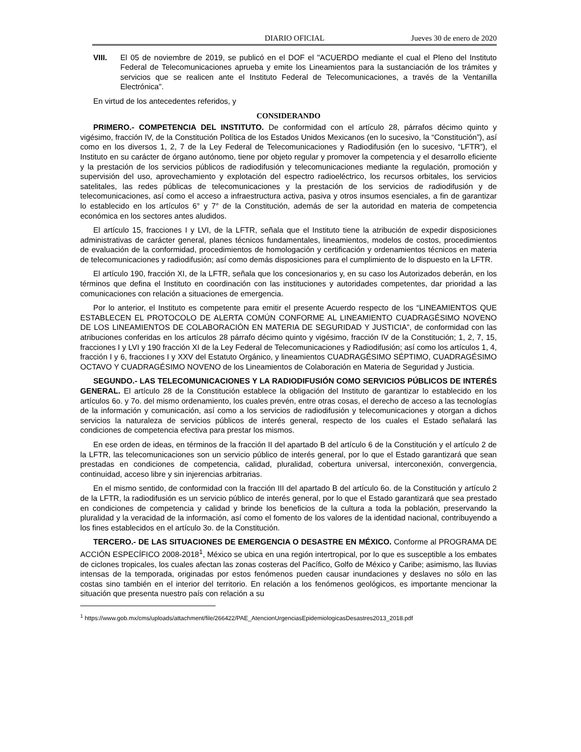DIARIO OFICIAL Jueves 30 de enero de 2020
VIII. El 05 de noviembre de 2019, se publicó en el DOF el "ACUERDO mediante el cual el Pleno del Instituto Federal de Telecomunicaciones aprueba y emite los Lineamientos para la sustanciación de los trámites y servicios que se realicen ante el Instituto Federal de Telecomunicaciones, a través de la Ventanilla Electrónica".
En virtud de los antecedentes referidos, y
CONSIDERANDO
PRIMERO.- COMPETENCIA DEL INSTITUTO. De conformidad con el artículo 28, párrafos décimo quinto y vigésimo, fracción IV, de la Constitución Política de los Estados Unidos Mexicanos (en lo sucesivo, la “Constitución”), así como en los diversos 1, 2, 7 de la Ley Federal de Telecomunicaciones y Radiodifusión (en lo sucesivo, “LFTR”), el Instituto en su carácter de órgano autónomo, tiene por objeto regular y promover la competencia y el desarrollo eficiente y la prestación de los servicios públicos de radiodifusión y telecomunicaciones mediante la regulación, promoción y supervisión del uso, aprovechamiento y explotación del espectro radioeléctrico, los recursos orbitales, los servicios satelitales, las redes públicas de telecomunicaciones y la prestación de los servicios de radiodifusión y de telecomunicaciones, así como el acceso a infraestructura activa, pasiva y otros insumos esenciales, a fin de garantizar lo establecido en los artículos 6° y 7° de la Constitución, además de ser la autoridad en materia de competencia económica en los sectores antes aludidos.
El artículo 15, fracciones I y LVI, de la LFTR, señala que el Instituto tiene la atribución de expedir disposiciones administrativas de carácter general, planes técnicos fundamentales, lineamientos, modelos de costos, procedimientos de evaluación de la conformidad, procedimientos de homologación y certificación y ordenamientos técnicos en materia de telecomunicaciones y radiodifusión; así como demás disposiciones para el cumplimiento de lo dispuesto en la LFTR.
El artículo 190, fracción XI, de la LFTR, señala que los concesionarios y, en su caso los Autorizados deberán, en los términos que defina el Instituto en coordinación con las instituciones y autoridades competentes, dar prioridad a las comunicaciones con relación a situaciones de emergencia.
Por lo anterior, el Instituto es competente para emitir el presente Acuerdo respecto de los “LINEAMIENTOS QUE ESTABLECEN EL PROTOCOLO DE ALERTA COMÚN CONFORME AL LINEAMIENTO CUADRAGÉSIMO NOVENO DE LOS LINEAMIENTOS DE COLABORACIÓN EN MATERIA DE SEGURIDAD Y JUSTICIA”, de conformidad con las atribuciones conferidas en los artículos 28 párrafo décimo quinto y vigésimo, fracción IV de la Constitución; 1, 2, 7, 15, fracciones I y LVI y 190 fracción XI de la Ley Federal de Telecomunicaciones y Radiodifusión; así como los artículos 1, 4, fracción I y 6, fracciones I y XXV del Estatuto Orgánico, y lineamientos CUADRAGÉSIMO SÉPTIMO, CUADRAGÉSIMO OCTAVO Y CUADRAGÉSIMO NOVENO de los Lineamientos de Colaboración en Materia de Seguridad y Justicia.
SEGUNDO.- LAS TELECOMUNICACIONES Y LA RADIODIFUSIÓN COMO SERVICIOS PÚBLICOS DE INTERÉS GENERAL. El artículo 28 de la Constitución establece la obligación del Instituto de garantizar lo establecido en los artículos 6o. y 7o. del mismo ordenamiento, los cuales prevén, entre otras cosas, el derecho de acceso a las tecnologías de la información y comunicación, así como a los servicios de radiodifusión y telecomunicaciones y otorgan a dichos servicios la naturaleza de servicios públicos de interés general, respecto de los cuales el Estado señalará las condiciones de competencia efectiva para prestar los mismos.
En ese orden de ideas, en términos de la fracción II del apartado B del artículo 6 de la Constitución y el artículo 2 de la LFTR, las telecomunicaciones son un servicio público de interés general, por lo que el Estado garantizará que sean prestadas en condiciones de competencia, calidad, pluralidad, cobertura universal, interconexión, convergencia, continuidad, acceso libre y sin injerencias arbitrarias.
En el mismo sentido, de conformidad con la fracción III del apartado B del artículo 6o. de la Constitución y artículo 2 de la LFTR, la radiodifusión es un servicio público de interés general, por lo que el Estado garantizará que sea prestado en condiciones de competencia y calidad y brinde los beneficios de la cultura a toda la población, preservando la pluralidad y la veracidad de la información, así como el fomento de los valores de la identidad nacional, contribuyendo a los fines establecidos en el artículo 3o. de la Constitución.
TERCERO.- DE LAS SITUACIONES DE EMERGENCIA O DESASTRE EN MÉXICO. Conforme al PROGRAMA DE ACCIÓN ESPECÍFICO 2008-2018<sup>1</sup>, México se ubica en una región intertropical, por lo que es susceptible a los embates de ciclones tropicales, los cuales afectan las zonas costeras del Pacífico, Golfo de México y Caribe; asimismo, las lluvias intensas de la temporada, originadas por estos fenómenos pueden causar inundaciones y deslaves no sólo en las costas sino también en el interior del territorio. En relación a los fenómenos geológicos, es importante mencionar la situación que presenta nuestro país con relación a su
<sup>1</sup> https://www.gob.mx/cms/uploads/attachment/file/266422/PAE_AtencionUrgenciasEpidemiologicasDesastres2013_2018.pdf